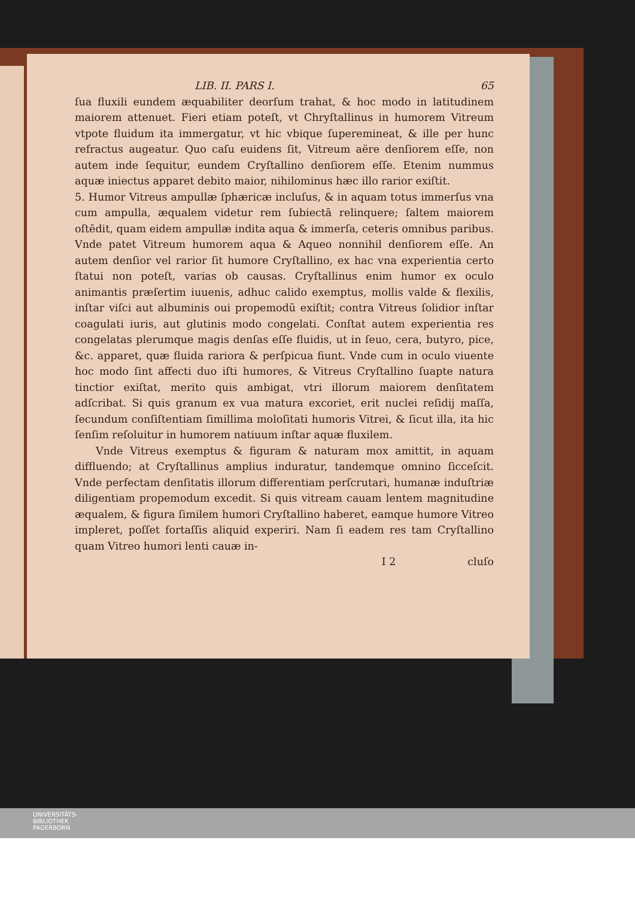LIB. II. PARS I. 65
ſua fluxili eundem æquabiliter deorſum trahat, & hoc modo in latitudinem maiorem attenuet. Fieri etiam poteſt, vt Chryſtallinus in humorem Vitreum vtpote fluidum ita immergatur, vt hic vbique ſuperemineat, & ille per hunc refractus augeatur. Quo caſu euidens ſit, Vitreum aëre denſiorem eſſe, non autem inde ſequitur, eundem Cryſtallino denſiorem eſſe. Etenim nummus aquæ iniectus apparet debito maior, nihilominus hæc illo rarior exiſtit.
5. Humor Vitreus ampullæ ſphæricæ incluſus, & in aquam totus immerſus vna cum ampulla, æqualem videtur rem ſubiectā relinquere; ſaltem maiorem oſtēdit, quam eidem ampullæ indita aqua & immerſa, ceteris omnibus paribus. Vnde patet Vitreum humorem aqua & Aqueo nonnihil denſiorem eſſe. An autem denſior vel rarior ſit humore Cryſtallino, ex hac vna experientia certo ſtatui non poteſt, varias ob causas. Cryſtallinus enim humor ex oculo animantis præſertim iuuenis, adhuc calido exemptus, mollis valde & flexilis, inſtar viſci aut albuminis oui propemodū exiſtit; contra Vitreus ſolidior inſtar coagulati iuris, aut glutinis modo congelati. Conſtat autem experientia res congelatas plerumque magis denſas eſſe fluidis, ut in ſeuo, cera, butyro, pice, &c. apparet, quæ fluida rariora & perſpicua fiunt. Vnde cum in oculo viuente hoc modo ſint affecti duo iſti humores, & Vitreus Cryſtallino ſuapte natura tinctior exiſtat, merito quis ambigat, vtri illorum maiorem denſitatem adſcribat. Si quis granum ex vua matura excoriet, erit nuclei reſidij maſſa, ſecundum conſiſtentiam ſimillima moloſitati humoris Vitrei, & ſicut illa, ita hic ſenſim reſoluitur in humorem natiuum inſtar aquæ fluxilem.
Vnde Vitreus exemptus & figuram & naturam mox amittit, in aquam diffluendo; at Cryſtallinus amplius induratur, tandemque omnino ſicceſcit. Vnde perfectam denſitatis illorum differentiam perſcrutari, humanæ induſtriæ diligentiam propemodum excedit. Si quis vitream cauam lentem magnitudine æqualem, & figura ſimilem humori Cryſtallino haberet, eamque humore Vitreo impleret, poſſet fortaſſis aliquid experiri. Nam ſi eadem res tam Cryſtallino quam Vitreo humori lenti cauæ in-
I 2 cluſo
UNIVERSITÄTS-
BIBLIOTHEK
PADERBORN